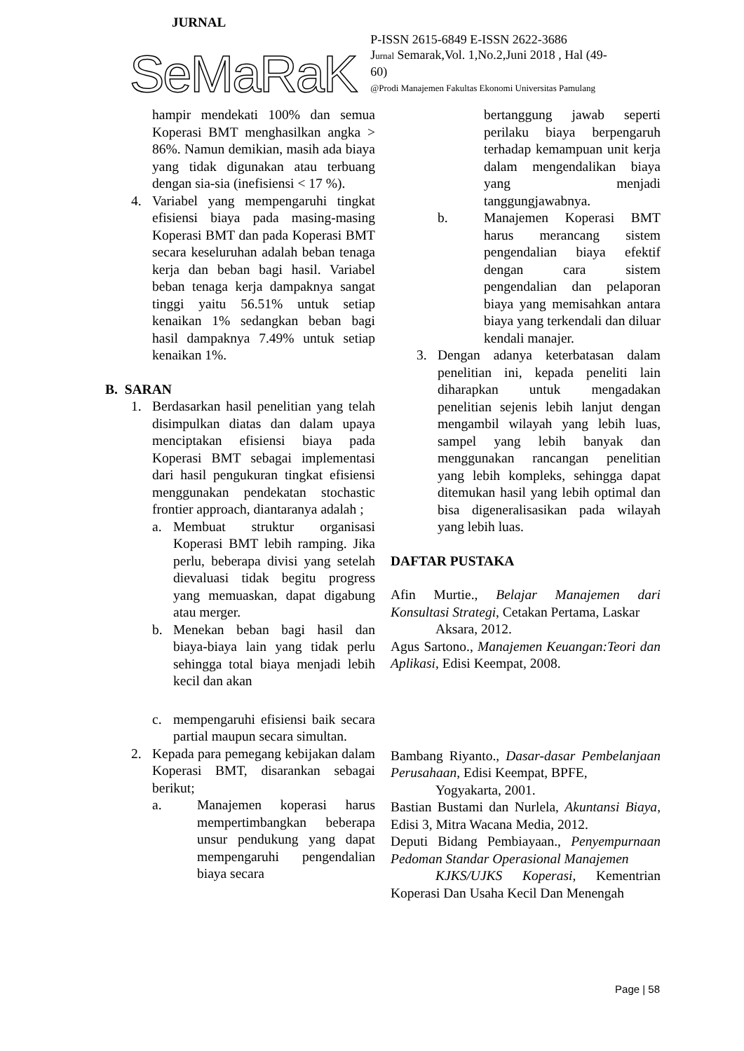JURNAL
SeMaRaK
P-ISSN 2615-6849 E-ISSN 2622-3686
Jurnal Semarak,Vol. 1,No.2,Juni 2018 , Hal (49-60)
@Prodi Manajemen Fakultas Ekonomi Universitas Pamulang
hampir mendekati 100% dan semua Koperasi BMT menghasilkan angka > 86%. Namun demikian, masih ada biaya yang tidak digunakan atau terbuang dengan sia-sia (inefisiensi < 17 %).
4. Variabel yang mempengaruhi tingkat efisiensi biaya pada masing-masing Koperasi BMT dan pada Koperasi BMT secara keseluruhan adalah beban tenaga kerja dan beban bagi hasil. Variabel beban tenaga kerja dampaknya sangat tinggi yaitu 56.51% untuk setiap kenaikan 1% sedangkan beban bagi hasil dampaknya 7.49% untuk setiap kenaikan 1%.
B. SARAN
1. Berdasarkan hasil penelitian yang telah disimpulkan diatas dan dalam upaya menciptakan efisiensi biaya pada Koperasi BMT sebagai implementasi dari hasil pengukuran tingkat efisiensi menggunakan pendekatan stochastic frontier approach, diantaranya adalah ;
a. Membuat struktur organisasi Koperasi BMT lebih ramping. Jika perlu, beberapa divisi yang setelah dievaluasi tidak begitu progress yang memuaskan, dapat digabung atau merger.
b. Menekan beban bagi hasil dan biaya-biaya lain yang tidak perlu sehingga total biaya menjadi lebih kecil dan akan
c. mempengaruhi efisiensi baik secara partial maupun secara simultan.
2. Kepada para pemegang kebijakan dalam Koperasi BMT, disarankan sebagai berikut;
a. Manajemen koperasi harus mempertimbangkan beberapa unsur pendukung yang dapat mempengaruhi pengendalian biaya secara
bertanggung jawab seperti perilaku biaya berpengaruh terhadap kemampuan unit kerja dalam mengendalikan biaya yang menjadi tanggungjawabnya.
b. Manajemen Koperasi BMT harus merancang sistem pengendalian biaya efektif dengan cara sistem pengendalian dan pelaporan biaya yang memisahkan antara biaya yang terkendali dan diluar kendali manajer.
3. Dengan adanya keterbatasan dalam penelitian ini, kepada peneliti lain diharapkan untuk mengadakan penelitian sejenis lebih lanjut dengan mengambil wilayah yang lebih luas, sampel yang lebih banyak dan menggunakan rancangan penelitian yang lebih kompleks, sehingga dapat ditemukan hasil yang lebih optimal dan bisa digeneralisasikan pada wilayah yang lebih luas.
DAFTAR PUSTAKA
Afin Murtie., Belajar Manajemen dari Konsultasi Strategi, Cetakan Pertama, Laskar
Aksara, 2012.
Agus Sartono., Manajemen Keuangan:Teori dan Aplikasi, Edisi Keempat, 2008.
Bambang Riyanto., Dasar-dasar Pembelanjaan Perusahaan, Edisi Keempat, BPFE,
Yogyakarta, 2001.
Bastian Bustami dan Nurlela, Akuntansi Biaya, Edisi 3, Mitra Wacana Media, 2012.
Deputi Bidang Pembiayaan., Penyempurnaan Pedoman Standar Operasional Manajemen
KJKS/UJKS Koperasi, Kementrian Koperasi Dan Usaha Kecil Dan Menengah
Page | 58